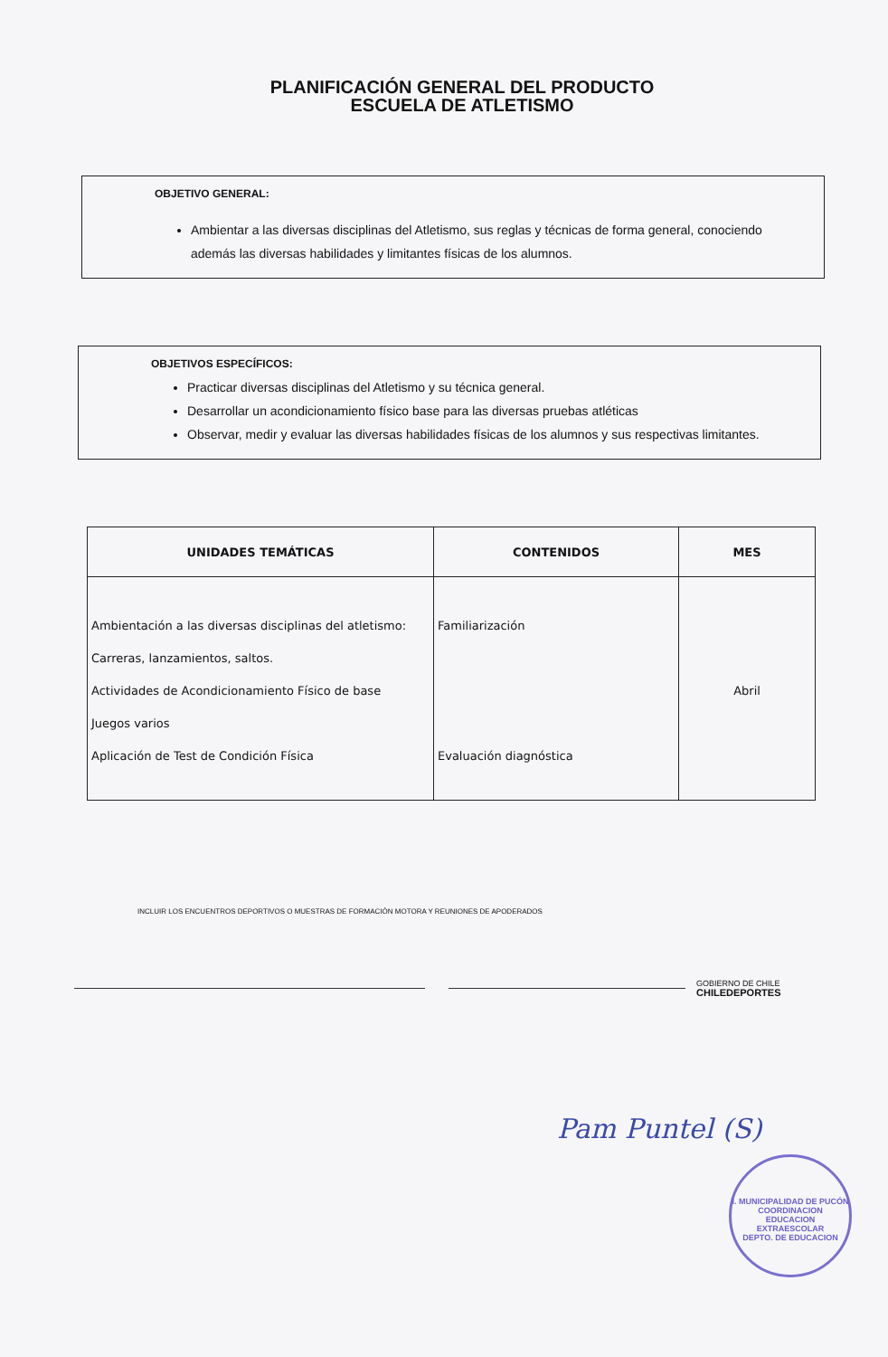PLANIFICACIÓN GENERAL DEL PRODUCTO
ESCUELA DE ATLETISMO
OBJETIVO GENERAL:
Ambientar a las diversas disciplinas del Atletismo, sus reglas y técnicas de forma general, conociendo además las diversas habilidades y limitantes físicas de los alumnos.
OBJETIVOS ESPECÍFICOS:
Practicar diversas disciplinas del Atletismo y su técnica general.
Desarrollar un acondicionamiento físico base para las diversas pruebas atléticas
Observar, medir y evaluar las diversas habilidades físicas de los alumnos y sus respectivas limitantes.
| UNIDADES TEMÁTICAS | CONTENIDOS | MES |
| --- | --- | --- |
| Ambientación a las diversas disciplinas del atletismo: Carreras, lanzamientos, saltos. Actividades de Acondicionamiento Físico de base Juegos varios Aplicación de Test de Condición Física | Familiarización Evaluación diagnóstica | Abril |
INCLUIR LOS ENCUENTROS DEPORTIVOS O MUESTRAS DE FORMACIÓN MOTORA Y REUNIONES DE APODERADOS
GOBIERNO DE CHILE
CHILEDEPORTES
Pam Puntel (S)
I. MUNICIPALIDAD DE PUCÓN
COORDINACION
EDUCACION
EXTRAESCOLAR
DEPTO. DE EDUCACION